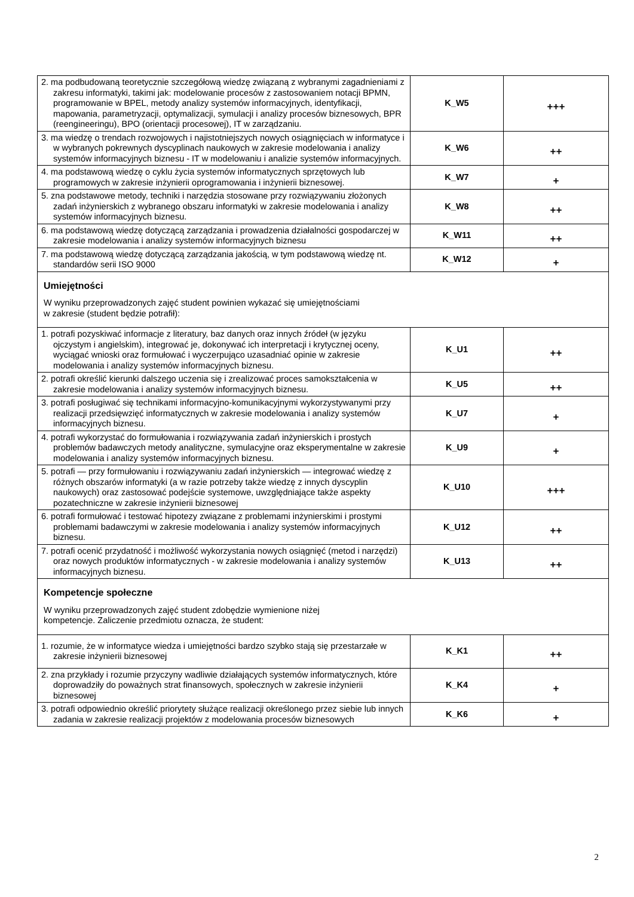| 2. ma podbudowaną teoretycznie szczegółową wiedzę związaną z wybranymi zagadnieniami z zakresu informatyki, takimi jak: modelowanie procesów z zastosowaniem notacji BPMN, programowanie w BPEL, metody analizy systemów informacyjnych, identyfikacji, mapowania, parametryzacji, optymalizacji, symulacji i analizy procesów biznesowych, BPR (reengineeringu), BPO (orientacji procesowej), IT w zarządzaniu. | K_W5 | +++ |
| 3. ma wiedzę o trendach rozwojowych i najistotniejszych nowych osiągnięciach w informatyce i w wybranych pokrewnych dyscyplinach naukowych w zakresie modelowania i analizy systemów informacyjnych biznesu - IT w modelowaniu i analizie systemów informacyjnych. | K_W6 | ++ |
| 4. ma podstawową wiedzę o cyklu życia systemów informatycznych sprzętowych lub programowych w zakresie inżynierii oprogramowania i inżynierii biznesowej. | K_W7 | + |
| 5. zna podstawowe metody, techniki i narzędzia stosowane przy rozwiązywaniu złożonych zadań inżynierskich z wybranego obszaru informatyki w zakresie modelowania i analizy systemów informacyjnych biznesu. | K_W8 | ++ |
| 6. ma podstawową wiedzę dotyczącą zarządzania i prowadzenia działalności gospodarczej w zakresie modelowania i analizy systemów informacyjnych biznesu | K_W11 | ++ |
| 7. ma podstawową wiedzę dotyczącą zarządzania jakością, w tym podstawową wiedzę nt. standardów serii ISO 9000 | K_W12 | + |
| Umiejętności W wyniku przeprowadzonych zajęć student powinien wykazać się umiejętnościami w zakresie (student będzie potrafił): | | |
| 1. potrafi pozyskiwać informacje z literatury, baz danych oraz innych źródeł (w języku ojczystym i angielskim), integrować je, dokonywać ich interpretacji i krytycznej oceny, wyciągać wnioski oraz formułować i wyczerpująco uzasadniać opinie w zakresie modelowania i analizy systemów informacyjnych biznesu. | K_U1 | ++ |
| 2. potrafi określić kierunki dalszego uczenia się i zrealizować proces samokształcenia w zakresie modelowania i analizy systemów informacyjnych biznesu. | K_U5 | ++ |
| 3. potrafi posługiwać się technikami informacyjno-komunikacyjnymi wykorzystywanymi przy realizacji przedsięwzięć informatycznych w zakresie modelowania i analizy systemów informacyjnych biznesu. | K_U7 | + |
| 4. potrafi wykorzystać do formułowania i rozwiązywania zadań inżynierskich i prostych problemów badawczych metody analityczne, symulacyjne oraz eksperymentalne w zakresie modelowania i analizy systemów informacyjnych biznesu. | K_U9 | + |
| 5. potrafi — przy formułowaniu i rozwiązywaniu zadań inżynierskich — integrować wiedzę z różnych obszarów informatyki (a w razie potrzeby także wiedzę z innych dyscyplin naukowych) oraz zastosować podejście systemowe, uwzględniające także aspekty pozatechniczne w zakresie inżynierii biznesowej | K_U10 | +++ |
| 6. potrafi formułować i testować hipotezy związane z problemami inżynierskimi i prostymi problemami badawczymi w zakresie modelowania i analizy systemów informacyjnych biznesu. | K_U12 | ++ |
| 7. potrafi ocenić przydatność i możliwość wykorzystania nowych osiągnięć (metod i narzędzi) oraz nowych produktów informatycznych - w zakresie modelowania i analizy systemów informacyjnych biznesu. | K_U13 | ++ |
| Kompetencje społeczne W wyniku przeprowadzonych zajęć student zdobędzie wymienione niżej kompetencje. Zaliczenie przedmiotu oznacza, że student: | | |
| 1. rozumie, że w informatyce wiedza i umiejętności bardzo szybko stają się przestarzałe w zakresie inżynierii biznesowej | K_K1 | ++ |
| 2. zna przykłady i rozumie przyczyny wadliwie działających systemów informatycznych, które doprowadziły do poważnych strat finansowych, społecznych w zakresie inżynierii biznesowej | K_K4 | + |
| 3. potrafi odpowiednio określić priorytety służące realizacji określonego przez siebie lub innych zadania w zakresie realizacji projektów z modelowania procesów biznesowych | K_K6 | + |
2